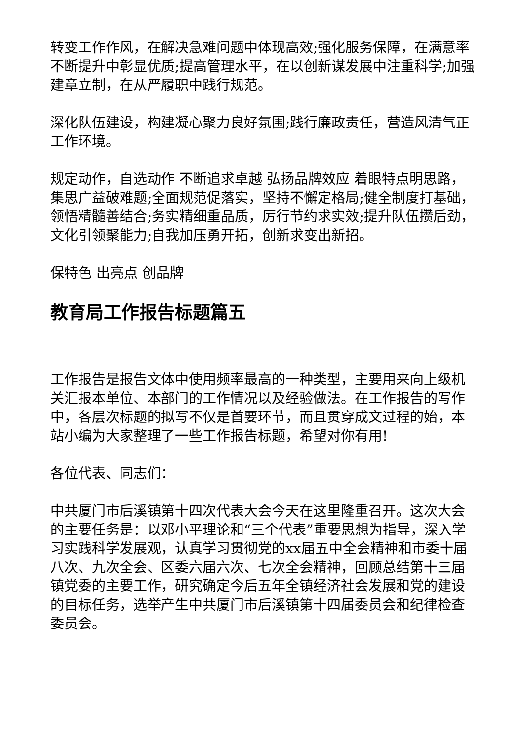转变工作作风，在解决急难问题中体现高效;强化服务保障，在满意率不断提升中彰显优质;提高管理水平，在以创新谋发展中注重科学;加强建章立制，在从严履职中践行规范。
深化队伍建设，构建凝心聚力良好氛围;践行廉政责任，营造风清气正工作环境。
规定动作，自选动作 不断追求卓越 弘扬品牌效应 着眼特点明思路，集思广益破难题;全面规范促落实，坚持不懈定格局;健全制度打基础，领悟精髓善结合;务实精细重品质，厉行节约求实效;提升队伍攒后劲，文化引领聚能力;自我加压勇开拓，创新求变出新招。
保特色 出亮点 创品牌
教育局工作报告标题篇五
工作报告是报告文体中使用频率最高的一种类型，主要用来向上级机关汇报本单位、本部门的工作情况以及经验做法。在工作报告的写作中，各层次标题的拟写不仅是首要环节，而且贯穿成文过程的始，本站小编为大家整理了一些工作报告标题，希望对你有用!
各位代表、同志们：
中共厦门市后溪镇第十四次代表大会今天在这里隆重召开。这次大会的主要任务是：以邓小平理论和“三个代表”重要思想为指导，深入学习实践科学发展观，认真学习贯彻党的xx届五中全会精神和市委十届八次、九次全会、区委六届六次、七次全会精神，回顾总结第十三届镇党委的主要工作，研究确定今后五年全镇经济社会发展和党的建设的目标任务，选举产生中共厦门市后溪镇第十四届委员会和纪律检查委员会。